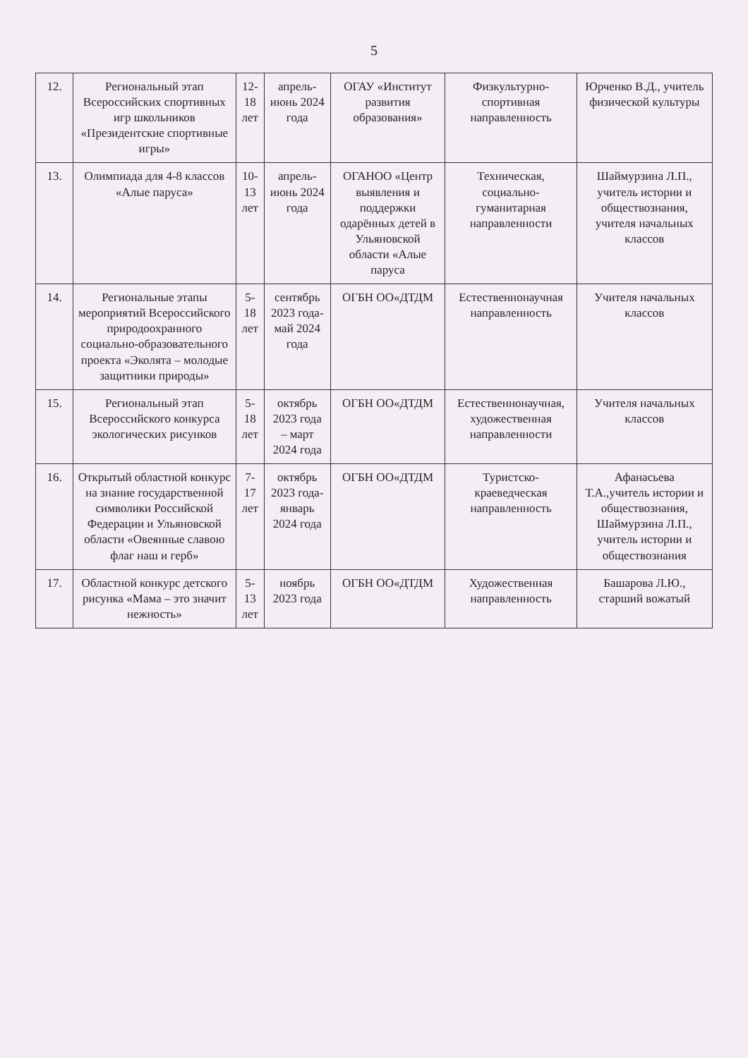5
| 12. | Региональный этап Всероссийских спортивных игр школьников «Президентские спортивные игры» | 12-18 лет | апрель-июнь 2024 года | ОГАУ «Институт развития образования» | Физкультурно-спортивная направленность | Юрченко В.Д., учитель физической культуры |
| 13. | Олимпиада для 4-8 классов «Алые паруса» | 10-13 лет | апрель-июнь 2024 года | ОГАНОО «Центр выявления и поддержки одарённых детей в Ульяновской области «Алые паруса | Техническая, социально-гуманитарная направленности | Шаймурзина Л.П., учитель истории и обществознания, учителя начальных классов |
| 14. | Региональные этапы мероприятий Всероссийского природоохранного социально-образовательного проекта «Эколята – молодые защитники природы» | 5-18 лет | сентябрь 2023 года-май 2024 года | ОГБН ОО«ДТДМ | Естественнонаучная направленность | Учителя начальных классов |
| 15. | Региональный этап Всероссийского конкурса экологических рисунков | 5-18 лет | октябрь 2023 года – март 2024 года | ОГБН ОО«ДТДМ | Естественнонаучная, художественная направленности | Учителя начальных классов |
| 16. | Открытый областной конкурс на знание государственной символики Российской Федерации и Ульяновской области «Овеянные славою флаг наш и герб» | 7-17 лет | октябрь 2023 года-январь 2024 года | ОГБН ОО«ДТДМ | Туристско-краеведческая направленность | Афанасьева Т.А.,учитель истории и обществознания, Шаймурзина Л.П., учитель истории и обществознания |
| 17. | Областной конкурс детского рисунка «Мама – это значит нежность» | 5-13 лет | ноябрь 2023 года | ОГБН ОО«ДТДМ | Художественная направленность | Башарова Л.Ю., старший вожатый |